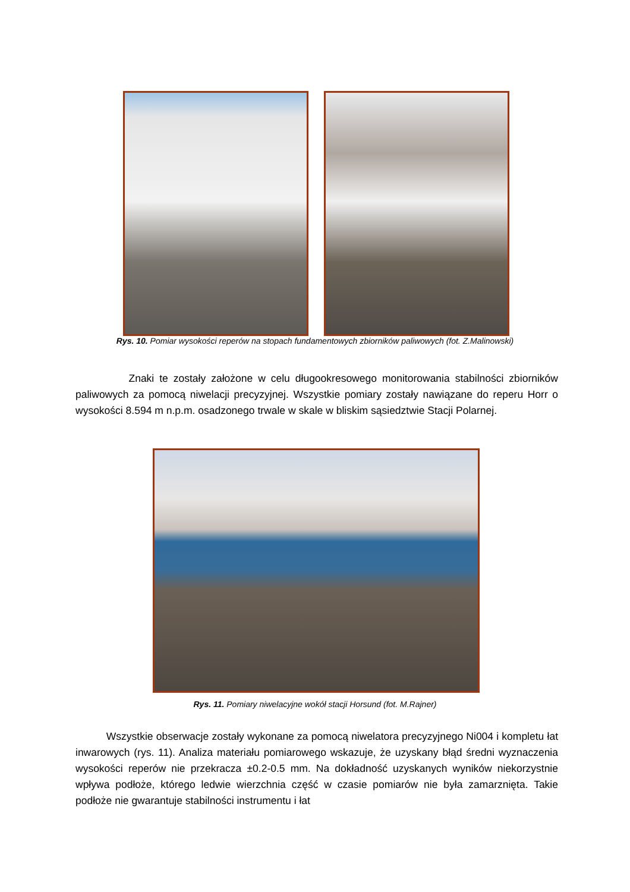Rys. 10. Pomiar wysokości reperów na stopach fundamentowych zbiorników paliwowych (fot. Z.Malinowski)
Znaki te zostały założone w celu długookresowego monitorowania stabilności zbiorników paliwowych za pomocą niwelacji precyzyjnej. Wszystkie pomiary zostały nawiązane do reperu Horr o wysokości 8.594 m n.p.m. osadzonego trwale w skale w bliskim sąsiedztwie Stacji Polarnej.
Rys. 11. Pomiary niwelacyjne wokół stacji Horsund (fot. M.Rajner)
Wszystkie obserwacje zostały wykonane za pomocą niwelatora precyzyjnego Ni004 i kompletu łat inwarowych (rys. 11). Analiza materiału pomiarowego wskazuje, że uzyskany błąd średni wyznaczenia wysokości reperów nie przekracza ±0.2-0.5 mm. Na dokładność uzyskanych wyników niekorzystnie wpływa podłoże, którego ledwie wierzchnia część w czasie pomiarów nie była zamarznięta. Takie podłoże nie gwarantuje stabilności instrumentu i łat